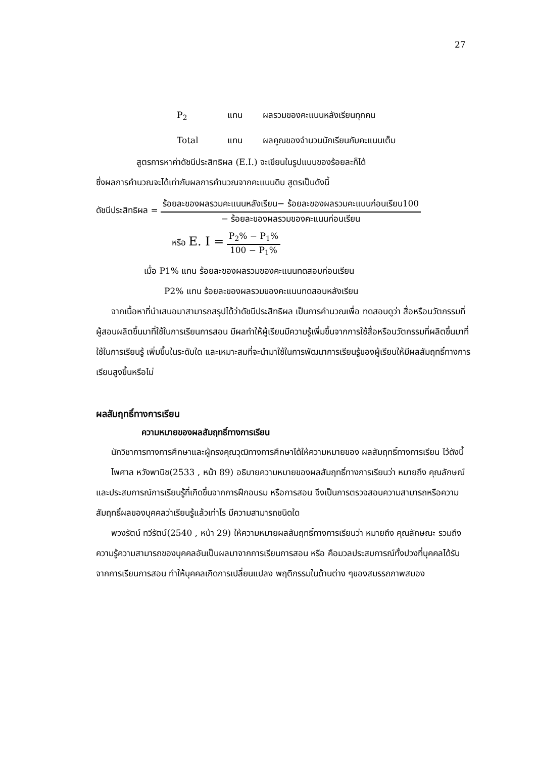27
P<sub>2</sub> แทน ผลรวมของคะแนนหลังเรียนทุกคน
Total แทน ผลคูณของจำนวนนักเรียนกับคะแนนเต็ม
สูตรการหาค่าดัชนีประสิทธิผล (E.I.) จะเขียนในรูปแบบของร้อยละก็ได้
ซึ่งผลการคำนวณจะได้เท่ากับผลการคำนวณจากคะแนนดิบ สูตรเป็นดังนี้
ดัชนีประสิทธิผล =
ร้อยละของผลรวมคะแนนหลังเรียน− ร้อยละของผลรวมคะแนนก่อนเรียน100
− ร้อยละของผลรวมของคะแนนก่อนเรียน
หรือ E. I =
P<sub>2</sub>% − P<sub>1</sub>%
100 − P<sub>1</sub>%
เมื่อ P1% แทน ร้อยละของผลรวมของคะแนนทดสอบก่อนเรียน
P2% แทน ร้อยละของผลรวมของคะแนนทดสอบหลังเรียน
จากเนื้อหาที่นำเสนอมาสามารถสรุปได้ว่าดัชนีประสิทธิผล เป็นการคำนวณเพื่อ ทดสอบดูว่า สื่อหรือนวัตกรรมที่ผู้สอนผลิตขึ้นมาที่ใช้ในการเรียนการสอน มีผลทำให้ผู้เรียนมีความรู้เพิ่มขึ้นจากการใช้สื่อหรือนวัตกรรมที่ผลิตขึ้นมาที่ใช้ในการเรียนรู้ เพิ่มขึ้นในระดับใด และเหมาะสมที่จะนำมาใช้ในการพัฒนาการเรียนรู้ของผู้เรียนให้มีผลสัมฤทธิ์ทางการเรียนสูงขึ้นหรือไม่
ผลสัมฤทธิ์ทางการเรียน
ความหมายของผลสัมฤทธิ์ทางการเรียน
นักวิชาการทางการศึกษาและผู้ทรงคุณวุฒิทางการศึกษาได้ให้ความหมายของ ผลสัมฤทธิ์ทางการเรียน ไว้ดังนี้
ไพศาล หวังพานิช(2533 , หน้า 89) อธิบายความหมายของผลสัมฤทธิ์ทางการเรียนว่า หมายถึง คุณลักษณ์และประสบการณ์การเรียนรู้ที่เกิดขึ้นจากการฝึกอบรม หรือการสอน จึงเป็นการตรวจสอบความสามารถหรือความสัมฤทธิ์ผลของบุคคลว่าเรียนรู้แล้วเท่าไร มีความสามารถชนิดใด
พวงรัตน์ ทวีรัตน์(2540 , หน้า 29) ให้ความหมายผลสัมฤทธิ์ทางการเรียนว่า หมายถึง คุณลักษณะ รวมถึงความรู้ความสามารถของบุคคลอันเป็นผลมาจากการเรียนการสอน หรือ คือมวลประสบการณ์ทั้งปวงที่บุคคลได้รับจากการเรียนการสอน ทำให้บุคคลเกิดการเปลี่ยนแปลง พฤติกรรมในด้านต่าง ๆของสมรรถภาพสมอง